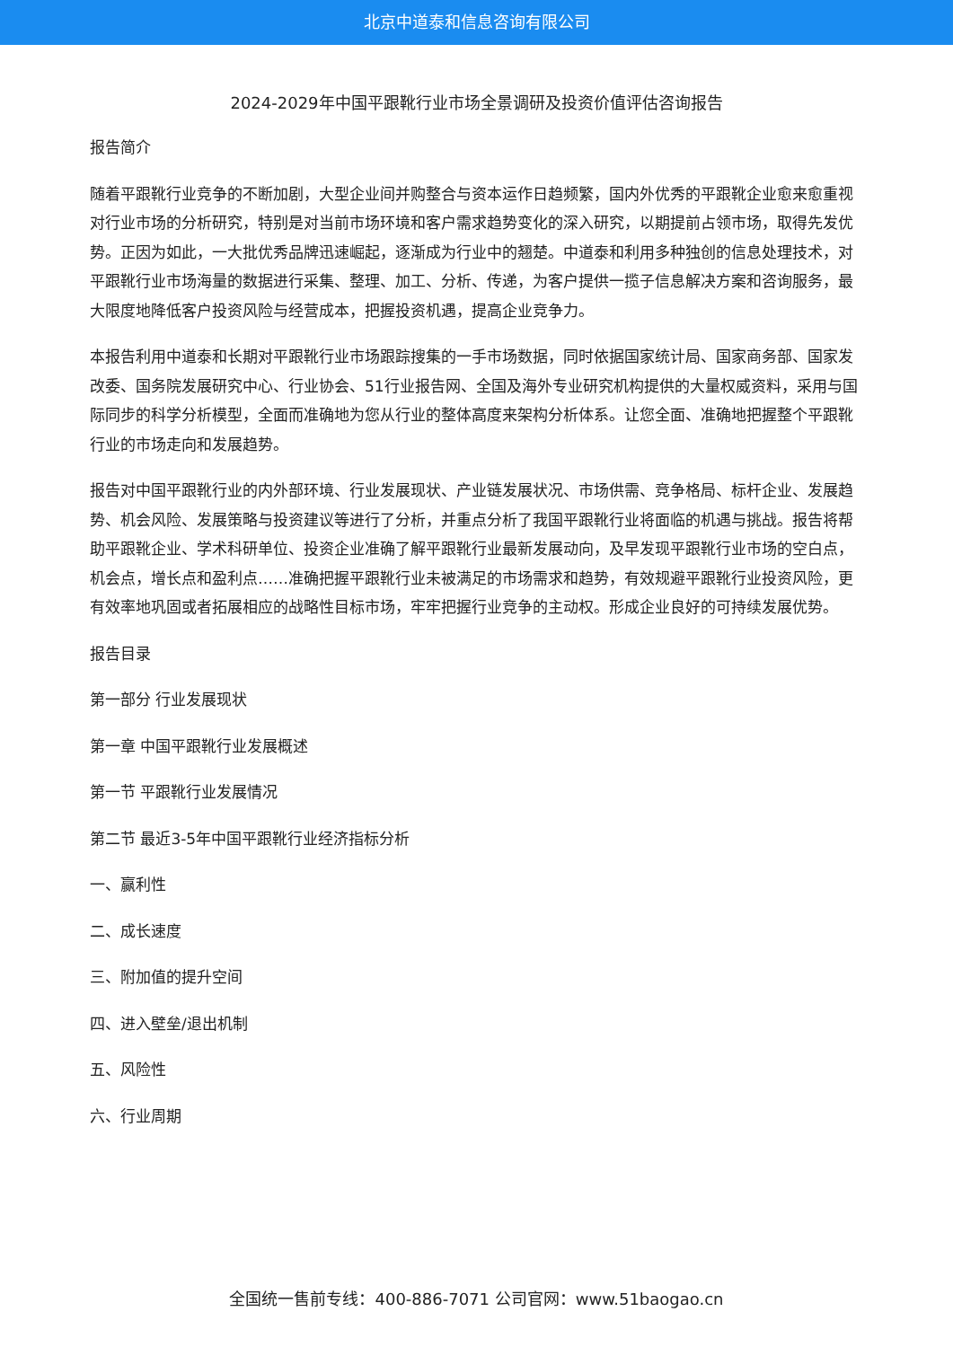北京中道泰和信息咨询有限公司
2024-2029年中国平跟靴行业市场全景调研及投资价值评估咨询报告
报告简介
随着平跟靴行业竞争的不断加剧，大型企业间并购整合与资本运作日趋频繁，国内外优秀的平跟靴企业愈来愈重视对行业市场的分析研究，特别是对当前市场环境和客户需求趋势变化的深入研究，以期提前占领市场，取得先发优势。正因为如此，一大批优秀品牌迅速崛起，逐渐成为行业中的翘楚。中道泰和利用多种独创的信息处理技术，对平跟靴行业市场海量的数据进行采集、整理、加工、分析、传递，为客户提供一揽子信息解决方案和咨询服务，最大限度地降低客户投资风险与经营成本，把握投资机遇，提高企业竞争力。
本报告利用中道泰和长期对平跟靴行业市场跟踪搜集的一手市场数据，同时依据国家统计局、国家商务部、国家发改委、国务院发展研究中心、行业协会、51行业报告网、全国及海外专业研究机构提供的大量权威资料，采用与国际同步的科学分析模型，全面而准确地为您从行业的整体高度来架构分析体系。让您全面、准确地把握整个平跟靴行业的市场走向和发展趋势。
报告对中国平跟靴行业的内外部环境、行业发展现状、产业链发展状况、市场供需、竞争格局、标杆企业、发展趋势、机会风险、发展策略与投资建议等进行了分析，并重点分析了我国平跟靴行业将面临的机遇与挑战。报告将帮助平跟靴企业、学术科研单位、投资企业准确了解平跟靴行业最新发展动向，及早发现平跟靴行业市场的空白点，机会点，增长点和盈利点……准确把握平跟靴行业未被满足的市场需求和趋势，有效规避平跟靴行业投资风险，更有效率地巩固或者拓展相应的战略性目标市场，牢牢把握行业竞争的主动权。形成企业良好的可持续发展优势。
报告目录
第一部分 行业发展现状
第一章 中国平跟靴行业发展概述
第一节 平跟靴行业发展情况
第二节 最近3-5年中国平跟靴行业经济指标分析
一、赢利性
二、成长速度
三、附加值的提升空间
四、进入壁垒/退出机制
五、风险性
六、行业周期
全国统一售前专线：400-886-7071 公司官网：www.51baogao.cn